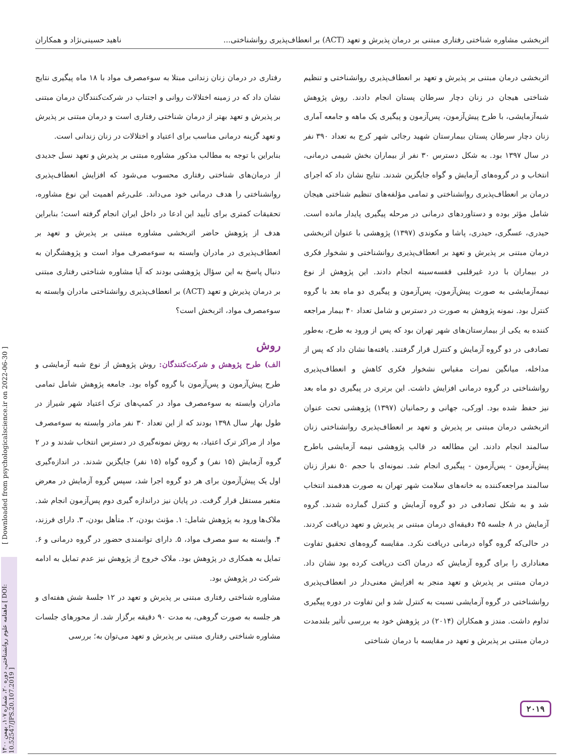اثربخشی مشاوره شناختی رفتاری مبتنی بر درمان پذیرش و تعهد (ACT) بر انعطاف‌پذیری روانشناختی... ناهید حسینی‌نژاد و همکاران
اثربخشی درمان مبتنی بر پذیرش و تعهد بر انعطاف‌پذیری روانشناختی و تنظیم شناختی هیجان در زنان دچار سرطان پستان انجام دادند. روش پژوهش شبه‌آزمایشی، با طرح پیش‌آزمون، پس‌آزمون و پیگیری یک ماهه و جامعه آماری زنان دچار سرطان پستان بیمارستان شهید رجائی شهر کرج به تعداد ۳۹۰ نفر در سال ۱۳۹۷ بود. به شکل دسترس ۳۰ نفر از بیماران بخش شیمی درمانی، انتخاب و در گروه‌های آزمایش و گواه جایگزین شدند. نتایج نشان داد که اجرای درمان بر انعطاف‌پذیری روانشناختی و تمامی مؤلفه‌های تنظیم شناختی هیجان شامل مؤثر بوده و دستاوردهای درمانی در مرحله پیگیری پایدار مانده است. حیدری، عسگری، حیدری، پاشا و مکوندی (۱۳۹۷) پژوهشی با عنوان اثربخشی درمان مبتنی بر پذیرش و تعهد بر انعطاف‌پذیری روانشناختی و نشخوار فکری در بیماران با درد غیرقلبی قفسه‌سینه انجام دادند. این پژوهش از نوع نیمه‌آزمایشی به صورت پیش‌آزمون، پس‌آزمون و پیگیری دو ماه بعد با گروه کنترل بود. نمونه پژوهش به صورت در دسترس و شامل تعداد ۴۰ بیمار مراجعه کننده به یکی از بیمارستان‌های شهر تهران بود که پس از ورود به طرح، به‌طور تصادفی در دو گروه آزمایش و کنترل قرار گرفتند. یافته‌ها نشان داد که پس از مداخله، میانگین نمرات مقیاس نشخوار فکری کاهش و انعطاف‌پذیری روانشناختی در گروه درمانی افزایش داشت. این برتری در پیگیری دو ماه بعد نیز حفظ شده بود. اورکی، جهانی و رحمانیان (۱۳۹۷) پژوهشی تحت عنوان اثربخشی درمان مبتنی بر پذیرش و تعهد بر انعطاف‌پذیری روانشناختی زنان سالمند انجام دادند. این مطالعه در قالب پژوهشی نیمه آزمایشی باطرح پیش‌آزمون - پس‌آزمون - پیگیری انجام شد. نمونه‌ای با حجم ۵۰ نفراز زنان سالمند مراجعه‌کننده به خانه‌های سلامت شهر تهران به صورت هدفمند انتخاب شد و به شکل تصادفی در دو گروه آزمایش و کنترل گمارده شدند. گروه آزمایش در ۸ جلسه ۴۵ دقیقه‌ای درمان مبتنی بر پذیرش و تعهد دریافت کردند. در حالی‌که گروه گواه درمانی دریافت نکرد. مقایسه گروه‌های تحقیق تفاوت معناداری را برای گروه آزمایش که درمان اکت دریافت کرده بود نشان داد. درمان مبتنی بر پذیرش و تعهد منجر به افزایش معنی‌دار در انعطاف‌پذیری روانشناختی در گروه آزمایشی نسبت به کنترل شد و این تفاوت در دوره پیگیری تداوم داشت. مندز و همکاران (۲۰۱۴) در پژوهش خود به بررسی تأثیر بلندمدت درمان مبتنی بر پذیرش و تعهد در مقایسه با درمان شناختی
رفتاری در درمان زنان زندانی مبتلا به سوءمصرف مواد با ۱۸ ماه پیگیری نتایج نشان داد که در زمینه اختلالات روانی و اجتناب در شرکت‌کنندگان درمان مبتنی بر پذیرش و تعهد بهتر از درمان شناختی رفتاری است و درمان مبتنی بر پذیرش و تعهد گزینه درمانی مناسب برای اعتیاد و اختلالات در زنان زندانی است.
بنابراین با توجه به مطالب مذکور مشاوره مبتنی بر پذیرش و تعهد نسل جدیدی از درمان‌های شناختی رفتاری محسوب می‌شود که افزایش انعطاف‌پذیری روانشناختی را هدف درمانی خود می‌داند. علی‌رغم اهمیت این نوع مشاوره، تحقیقات کمتری برای تأیید این ادعا در داخل ایران انجام گرفته است؛ بنابراین هدف از پژوهش حاضر اثربخشی مشاوره مبتنی بر پذیرش و تعهد بر انعطاف‌پذیری در مادران وابسته به سوءمصرف مواد است و پژوهشگران به دنبال پاسخ به این سؤال پژوهشی بودند که آیا مشاوره شناختی رفتاری مبتنی بر درمان پذیرش و تعهد (ACT) بر انعطاف‌پذیری روانشناختی مادران وابسته به سوءمصرف مواد، اثربخش است؟
روش
الف) طرح پژوهش و شرکت‌کنندگان: روش پژوهش از نوع شبه آزمایشی و طرح پیش‌آزمون و پس‌آزمون با گروه گواه بود. جامعه پژوهش شامل تمامی مادران وابسته به سوءمصرف مواد در کمپ‌های ترک اعتیاد شهر شیراز در طول بهار سال ۱۳۹۸ بودند که از این تعداد ۳۰ نفر مادر وابسته به سوءمصرف مواد از مراکز ترک اعتیاد، به روش نمونه‌گیری در دسترس انتخاب شدند و در ۲ گروه آزمایش (۱۵ نفر) و گروه گواه (۱۵ نفر) جایگزین شدند. در اندازه‌گیری اول یک پیش‌آزمون برای هر دو گروه اجرا شد، سپس گروه آزمایش در معرض متغیر مستقل قرار گرفت. در پایان نیز دراندازه گیری دوم پس‌آزمون انجام شد. ملاک‌ها ورود به پژوهش شامل: ۱. مؤنث بودن، ۲. متأهل بودن، ۳. دارای فرزند، ۴. وابسته به سو مصرف مواد، ۵. دارای توانمندی حضور در گروه درمانی و ۶. تمایل به همکاری در پژوهش بود. ملاک خروج از پژوهش نیز عدم تمایل به ادامه شرکت در پژوهش بود.
مشاوره شناختی رفتاری مبتنی بر پذیرش و تعهد در ۱۲ جلسهٔ شش هفته‌ای و هر جلسه به صورت گروهی، به مدت ۹۰ دقیقه برگزار شد. از محورهای جلسات مشاوره شناختی رفتاری مبتنی بر پذیرش و تعهد می‌توان به؛ بررسی
[ Downloaded from psychologicalscience.ir on 2022-06-30 ]
ماهنامه علوم روانشناختی، دوره ۲۰، شماره ۱۰۷، بهمن ۱۴۰۰ [ DOI: 10.52547/JPS.20.107.2019 ]
۲۰۱۹